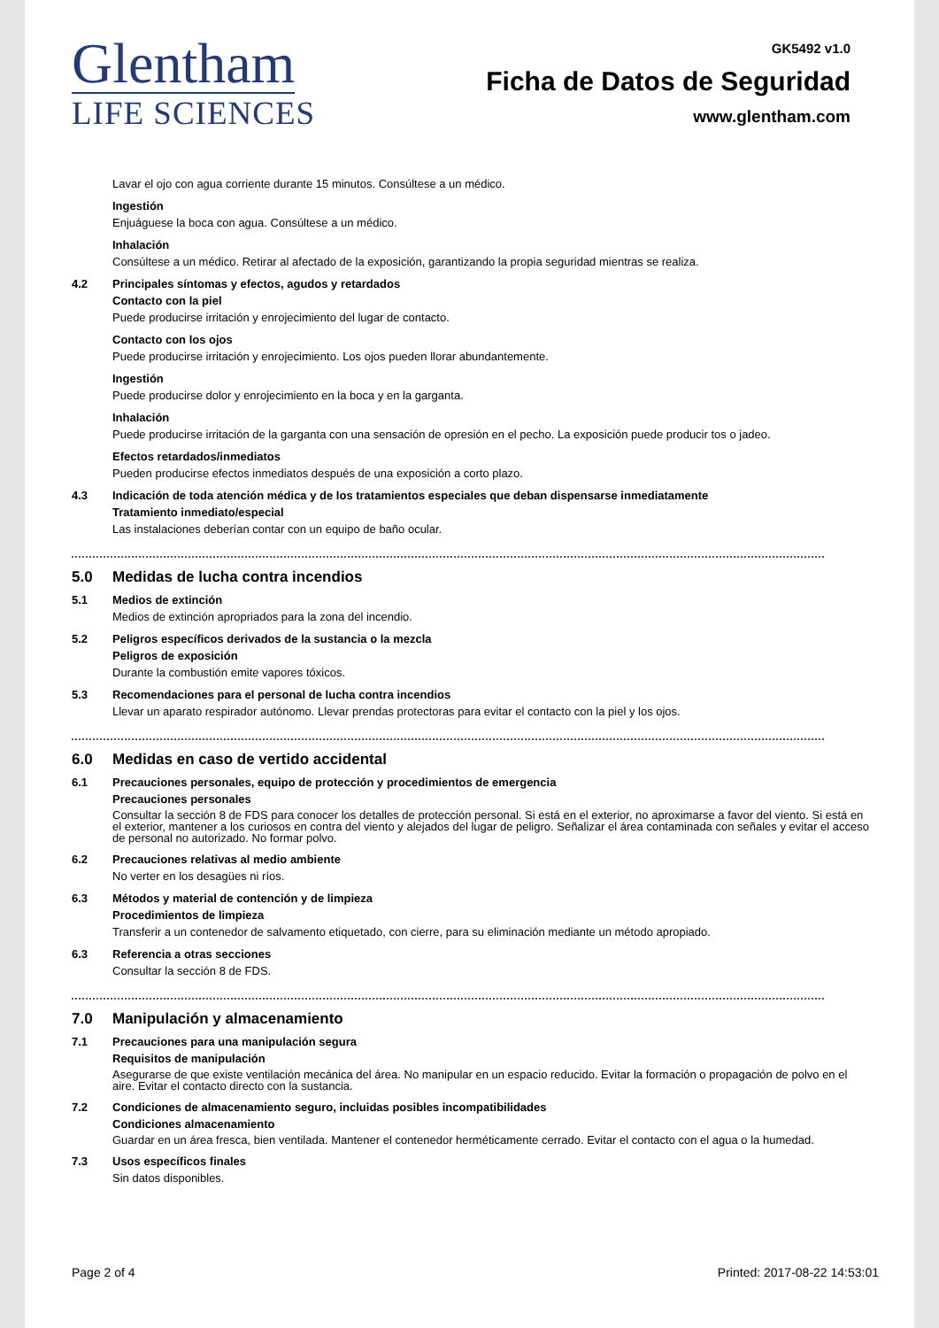Glentham
LIFE SCIENCES
GK5492 v1.0
Ficha de Datos de Seguridad
www.glentham.com
Lavar el ojo con agua corriente durante 15 minutos. Consúltese a un médico.
Ingestión
Enjuáguese la boca con agua. Consúltese a un médico.
Inhalación
Consúltese a un médico. Retirar al afectado de la exposición, garantizando la propia seguridad mientras se realiza.
4.2 Principales síntomas y efectos, agudos y retardados
Contacto con la piel
Puede producirse irritación y enrojecimiento del lugar de contacto.
Contacto con los ojos
Puede producirse irritación y enrojecimiento. Los ojos pueden llorar abundantemente.
Ingestión
Puede producirse dolor y enrojecimiento en la boca y en la garganta.
Inhalación
Puede producirse irritación de la garganta con una sensación de opresión en el pecho. La exposición puede producir tos o jadeo.
Efectos retardados/inmediatos
Pueden producirse efectos inmediatos después de una exposición a corto plazo.
4.3 Indicación de toda atención médica y de los tratamientos especiales que deban dispensarse inmediatamente
Tratamiento inmediato/especial
Las instalaciones deberían contar con un equipo de baño ocular.
5.0 Medidas de lucha contra incendios
5.1 Medios de extinción
Medios de extinción apropriados para la zona del incendio.
5.2 Peligros específicos derivados de la sustancia o la mezcla
Peligros de exposición
Durante la combustión emite vapores tóxicos.
5.3 Recomendaciones para el personal de lucha contra incendios
Llevar un aparato respirador autónomo. Llevar prendas protectoras para evitar el contacto con la piel y los ojos.
6.0 Medidas en caso de vertido accidental
6.1 Precauciones personales, equipo de protección y procedimientos de emergencia
Precauciones personales
Consultar la sección 8 de FDS para conocer los detalles de protección personal. Si está en el exterior, no aproximarse a favor del viento. Si está en el exterior, mantener a los curiosos en contra del viento y alejados del lugar de peligro. Señalizar el área contaminada con señales y evitar el acceso de personal no autorizado. No formar polvo.
6.2 Precauciones relativas al medio ambiente
No verter en los desagües ni ríos.
6.3 Métodos y material de contención y de limpieza
Procedimientos de limpieza
Transferir a un contenedor de salvamento etiquetado, con cierre, para su eliminación mediante un método apropiado.
6.3 Referencia a otras secciones
Consultar la sección 8 de FDS.
7.0 Manipulación y almacenamiento
7.1 Precauciones para una manipulación segura
Requisitos de manipulación
Asegurarse de que existe ventilación mecánica del área. No manipular en un espacio reducido. Evitar la formación o propagación de polvo en el aire. Evitar el contacto directo con la sustancia.
7.2 Condiciones de almacenamiento seguro, incluidas posibles incompatibilidades
Condiciones almacenamiento
Guardar en un área fresca, bien ventilada. Mantener el contenedor herméticamente cerrado. Evitar el contacto con el agua o la humedad.
7.3 Usos específicos finales
Sin datos disponibles.
Page 2 of 4 Printed: 2017-08-22 14:53:01